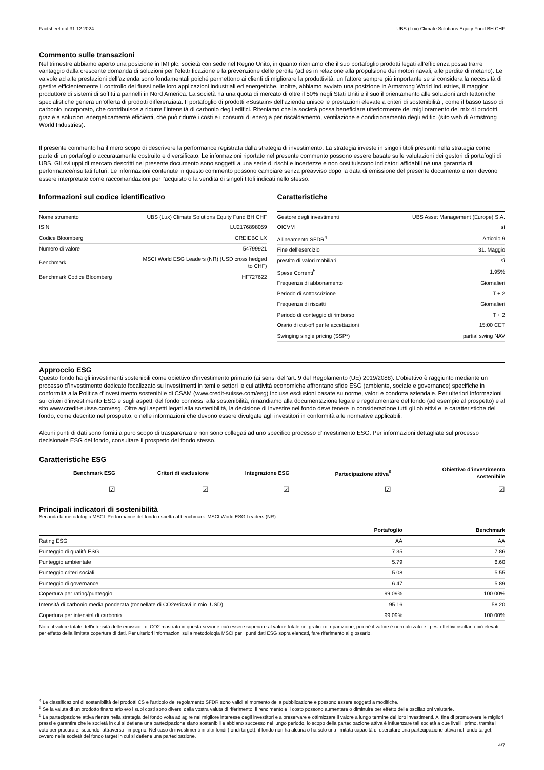Factsheet dal 31.12.2024 UBS (Lux) Climate Solutions Equity Fund BH CHF
Commento sulle transazioni
Nel trimestre abbiamo aperto una posizione in IMI plc, società con sede nel Regno Unito, in quanto riteniamo che il suo portafoglio prodotti legati all’efficienza possa trarre vantaggio dalla crescente domanda di soluzioni per l’elettrificazione e la prevenzione delle perdite (ad es in relazione alla propulsione dei motori navali, alle perdite di metano). Le valvole ad alte prestazioni dell’azienda sono fondamentali poiché permettono ai clienti di migliorare la produttività, un fattore sempre più importante se si considera la necessità di gestire efficientemente il controllo dei flussi nelle loro applicazioni industriali ed energetiche. Inoltre, abbiamo avviato una posizione in Armstrong World Industries, il maggior produttore di sistemi di soffitti a pannelli in Nord America. La società ha una quota di mercato di oltre il 50% negli Stati Uniti e il suo il orientamento alle soluzioni architettoniche specialistiche genera un’offerta di prodotti differenziata. Il portafoglio di prodotti «Sustain» dell’azienda unisce le prestazioni elevate a criteri di sostenibilità , come il basso tasso di carbonio incorporato, che contribuisce a ridurre l’intensità di carbonio degli edifici. Riteniamo che la società possa beneficiare ulteriormente del miglioramento del mix di prodotti, grazie a soluzioni energeticamente efficienti, che può ridurre i costi e i consumi di energia per riscaldamento, ventilazione e condizionamento degli edifici (sito web di Armstrong World Industries).
Il presente commento ha il mero scopo di descrivere la performance registrata dalla strategia di investimento. La strategia investe in singoli titoli presenti nella strategia come parte di un portafoglio accuratamente costruito e diversificato. Le informazioni riportate nel presente commento possono essere basate sulle valutazioni dei gestori di portafogli di UBS. Gli sviluppi di mercato descritti nel presente documento sono soggetti a una serie di rischi e incertezze e non costituiscono indicatori affidabili né una garanzia di performance/risultati futuri. Le informazioni contenute in questo commento possono cambiare senza preavviso dopo la data di emissione del presente documento e non devono essere interpretate come raccomandazioni per l'acquisto o la vendita di singoli titoli indicati nello stesso.
Informazioni sul codice identificativo
| Nome strumento | UBS (Lux) Climate Solutions Equity Fund BH CHF |
| ISIN | LU2176898059 |
| Codice Bloomberg | CREIEBC LX |
| Numero di valore | 54799921 |
| Benchmark | MSCI World ESG Leaders (NR) (USD cross hedged to CHF) |
| Benchmark Codice Bloomberg | HF727622 |
Caratteristiche
| Gestore degli investimenti | UBS Asset Management (Europe) S.A. |
| OICVM | sì |
| Allineamento SFDR<sup>4</sup> | Articolo 9 |
| Fine dell'esercizio | 31. Maggio |
| prestito di valori mobiliari | sì |
| Spese Correnti<sup>5</sup> | 1.95% |
| Frequenza di abbonamento | Giornalieri |
| Periodo di sottoscrizione | T + 2 |
| Frequenza di riscatti | Giornalieri |
| Periodo di conteggio di rimborso | T + 2 |
| Orario di cut-off per le accettazioni | 15:00 CET |
| Swinging single pricing (SSP*) | partial swing NAV |
Approccio ESG
Questo fondo ha gli investimenti sostenibili come obiettivo d'investimento primario (ai sensi dell’art. 9 del Regolamento (UE) 2019/2088). L'obiettivo è raggiunto mediante un processo d’investimento dedicato focalizzato su investimenti in temi e settori le cui attività economiche affrontano sfide ESG (ambiente, sociale e governance) specifiche in conformità alla Politica d’investimento sostenibile di CSAM (www.credit-suisse.com/esg) incluse esclusioni basate su norme, valori e condotta aziendale. Per ulteriori informazioni sui criteri d’investimento ESG e sugli aspetti del fondo connessi alla sostenibilità, rimandiamo alla documentazione legale e regolamentare del fondo (ad esempio al prospetto) e al sito www.credit-suisse.com/esg. Oltre agli aspetti legati alla sostenibilità, la decisione di investire nel fondo deve tenere in considerazione tutti gli obiettivi e le caratteristiche del fondo, come descritto nel prospetto, o nelle informazioni che devono essere divulgate agli investitori in conformità alle normative applicabili.
Alcuni punti di dati sono forniti a puro scopo di trasparenza e non sono collegati ad uno specifico processo d’investimento ESG. Per informazioni dettagliate sul processo decisionale ESG del fondo, consultare il prospetto del fondo stesso.
Caratteristiche ESG
| Benchmark ESG | Criteri di esclusione | Integrazione ESG | Partecipazione attiva<sup>6</sup> | Obiettivo d’investimento sostenibile |
| --- | --- | --- | --- | --- |
| ☑ | ☑ | ☑ | ☑ | ☑ |
Principali indicatori di sostenibilità
Secondo la metodologia MSCI. Performance del fondo rispetto al benchmark: MSCI World ESG Leaders (NR).
| | Portafoglio | Benchmark |
| --- | --- | --- |
| Rating ESG | AA | AA |
| Punteggio di qualità ESG | 7.35 | 7.86 |
| Punteggio ambientale | 5.79 | 6.60 |
| Punteggio criteri sociali | 5.08 | 5.55 |
| Punteggio di governance | 6.47 | 5.89 |
| Copertura per rating/punteggio | 99.09% | 100.00% |
| Intensità di carbonio media ponderata (tonnellate di CO2e/ricavi in mio. USD) | 95.16 | 58.20 |
| Copertura per intensità di carbonio | 99.09% | 100.00% |
Nota: il valore totale dell'intensità delle emissioni di CO2 mostrato in questa sezione può essere superiore al valore totale nel grafico di ripartizione, poiché il valore è normalizzato e i pesi effettivi risultano più elevati per effetto della limitata copertura di dati. Per ulteriori informazioni sulla metodologia MSCI per i punti dati ESG sopra elencati, fare riferimento al glossario.
<sup>4</sup> Le classificazioni di sostenibilità dei prodotti CS e l'articolo del regolamento SFDR sono validi al momento della pubblicazione e possono essere soggetti a modifiche.
<sup>5</sup> Se la valuta di un prodotto finanziario e/o i suoi costi sono diversi dalla vostra valuta di riferimento, il rendimento e il costo possono aumentare o diminuire per effetto delle oscillazioni valutarie.
<sup>6</sup> La partecipazione attiva rientra nella strategia del fondo volta ad agire nel migliore interesse degli investitori e a preservare e ottimizzare il valore a lungo termine dei loro investimenti. Al fine di promuovere le migliori prassi e garantire che le società in cui si detiene una partecipazione siano sostenibili e abbiano successo nel lungo periodo, lo scopo della partecipazione attiva è influenzare tali società a due livelli: primo, tramite il voto per procura e, secondo, attraverso l’impegno. Nel caso di investimenti in altri fondi (fondi target), il fondo non ha alcuna o ha solo una limitata capacità di esercitare una partecipazione attiva nel fondo target, ovvero nelle società del fondo target in cui si detiene una partecipazione.
4/7